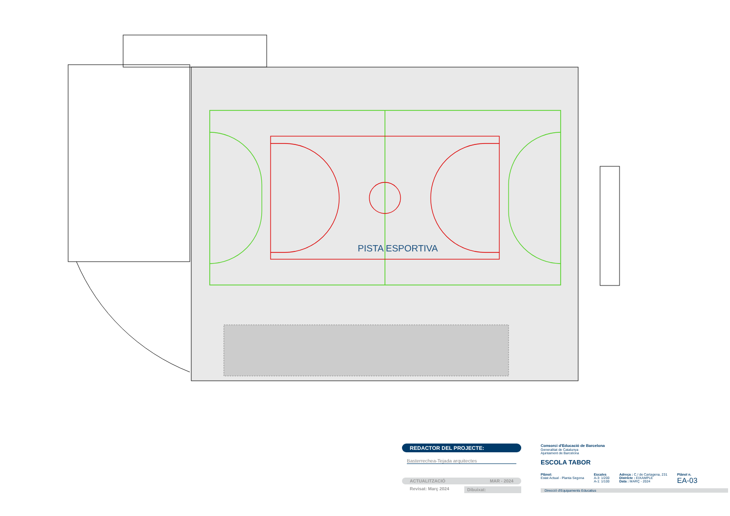PISTA ESPORTIVA
REDACTOR DEL PROJECTE:
Basterrechea-Tejada arquitectes
ACTUALITZACIÓ MAR - 2024
Revisat: Març 2024 Dibuixat:
Consorci d'Educació de Barcelona
Generalitat de Catalunya
Ajuntament de Barcelona
ESCOLA TABOR
Plànol:
Estat Actual - Planta Segona
Escales
A-3: 1/200
A-1: 1/100
Adreça : C./ de Cartagena, 231
Districte : EIXAMPLE
Data : MARÇ - 2024
Plànol n.
EA-03
Direcció d'Equipaments Educatius